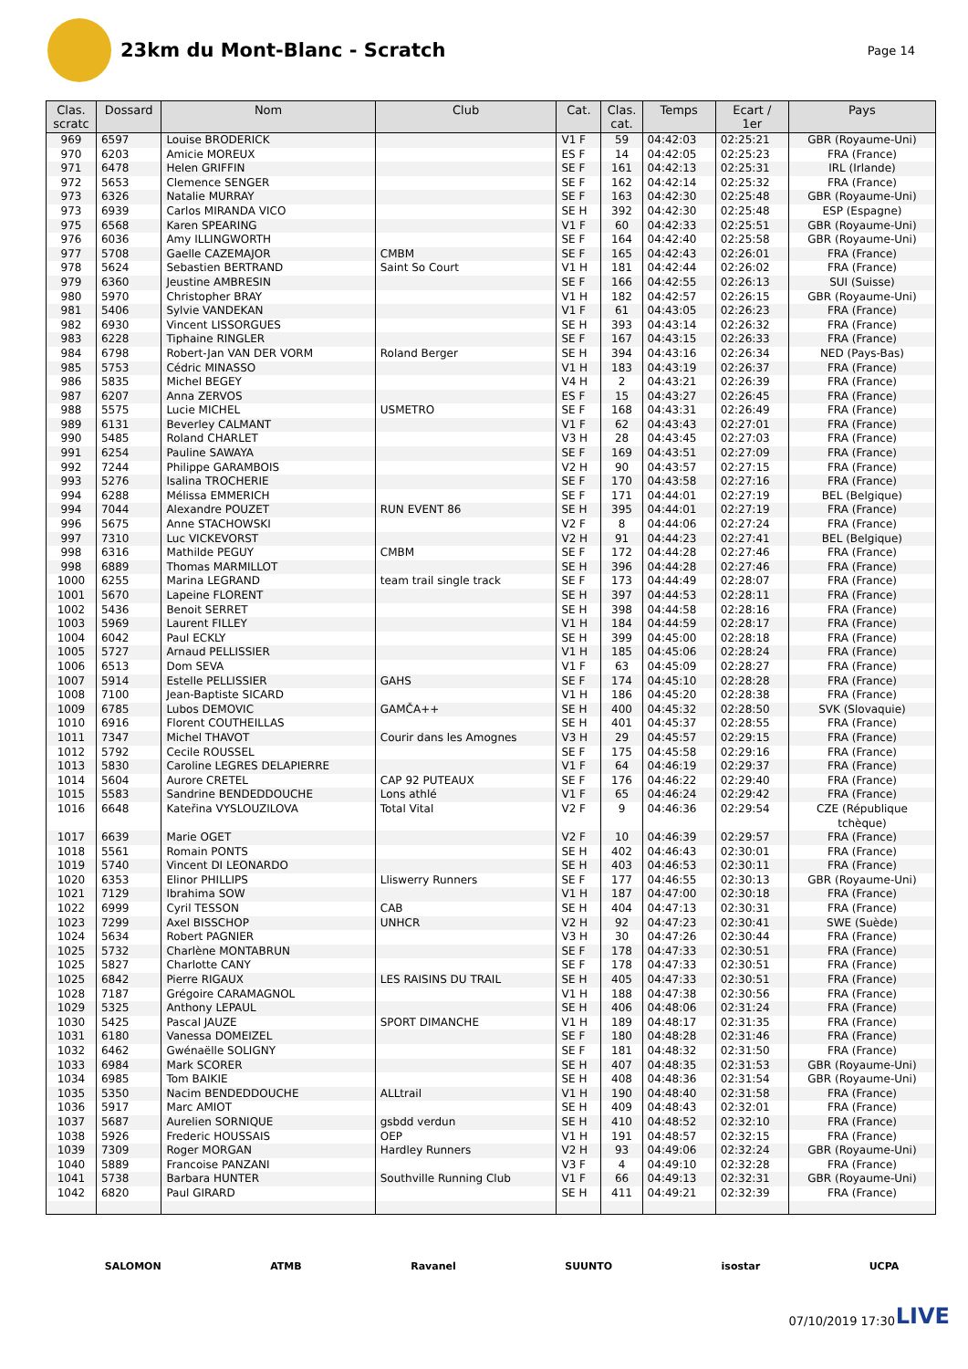23km du Mont-Blanc - Scratch
Page 14
| Clas. scratc | Dossard | Nom | Club | Cat. | Clas. cat. | Temps | Ecart / 1er | Pays |
| --- | --- | --- | --- | --- | --- | --- | --- | --- |
| 969 | 6597 | Louise BRODERICK | | V1 F | 59 | 04:42:03 | 02:25:21 | GBR (Royaume-Uni) |
| 970 | 6203 | Amicie MOREUX | | ES F | 14 | 04:42:05 | 02:25:23 | FRA (France) |
| 971 | 6478 | Helen GRIFFIN | | SE F | 161 | 04:42:13 | 02:25:31 | IRL (Irlande) |
| 972 | 5653 | Clemence SENGER | | SE F | 162 | 04:42:14 | 02:25:32 | FRA (France) |
| 973 | 6326 | Natalie MURRAY | | SE F | 163 | 04:42:30 | 02:25:48 | GBR (Royaume-Uni) |
| 973 | 6939 | Carlos MIRANDA VICO | | SE H | 392 | 04:42:30 | 02:25:48 | ESP (Espagne) |
| 975 | 6568 | Karen SPEARING | | V1 F | 60 | 04:42:33 | 02:25:51 | GBR (Royaume-Uni) |
| 976 | 6036 | Amy ILLINGWORTH | | SE F | 164 | 04:42:40 | 02:25:58 | GBR (Royaume-Uni) |
| 977 | 5708 | Gaelle CAZEMAJOR | CMBM | SE F | 165 | 04:42:43 | 02:26:01 | FRA (France) |
| 978 | 5624 | Sebastien BERTRAND | Saint So Court | V1 H | 181 | 04:42:44 | 02:26:02 | FRA (France) |
| 979 | 6360 | Jeustine AMBRESIN | | SE F | 166 | 04:42:55 | 02:26:13 | SUI (Suisse) |
| 980 | 5970 | Christopher BRAY | | V1 H | 182 | 04:42:57 | 02:26:15 | GBR (Royaume-Uni) |
| 981 | 5406 | Sylvie VANDEKAN | | V1 F | 61 | 04:43:05 | 02:26:23 | FRA (France) |
| 982 | 6930 | Vincent LISSORGUES | | SE H | 393 | 04:43:14 | 02:26:32 | FRA (France) |
| 983 | 6228 | Tiphaine RINGLER | | SE F | 167 | 04:43:15 | 02:26:33 | FRA (France) |
| 984 | 6798 | Robert-Jan VAN DER VORM | Roland Berger | SE H | 394 | 04:43:16 | 02:26:34 | NED (Pays-Bas) |
| 985 | 5753 | Cédric MINASSO | | V1 H | 183 | 04:43:19 | 02:26:37 | FRA (France) |
| 986 | 5835 | Michel BEGEY | | V4 H | 2 | 04:43:21 | 02:26:39 | FRA (France) |
| 987 | 6207 | Anna ZERVOS | | ES F | 15 | 04:43:27 | 02:26:45 | FRA (France) |
| 988 | 5575 | Lucie MICHEL | USMETRO | SE F | 168 | 04:43:31 | 02:26:49 | FRA (France) |
| 989 | 6131 | Beverley CALMANT | | V1 F | 62 | 04:43:43 | 02:27:01 | FRA (France) |
| 990 | 5485 | Roland CHARLET | | V3 H | 28 | 04:43:45 | 02:27:03 | FRA (France) |
| 991 | 6254 | Pauline SAWAYA | | SE F | 169 | 04:43:51 | 02:27:09 | FRA (France) |
| 992 | 7244 | Philippe GARAMBOIS | | V2 H | 90 | 04:43:57 | 02:27:15 | FRA (France) |
| 993 | 5276 | Isalina TROCHERIE | | SE F | 170 | 04:43:58 | 02:27:16 | FRA (France) |
| 994 | 6288 | Mélissa EMMERICH | | SE F | 171 | 04:44:01 | 02:27:19 | BEL (Belgique) |
| 994 | 7044 | Alexandre POUZET | RUN EVENT 86 | SE H | 395 | 04:44:01 | 02:27:19 | FRA (France) |
| 996 | 5675 | Anne STACHOWSKI | | V2 F | 8 | 04:44:06 | 02:27:24 | FRA (France) |
| 997 | 7310 | Luc VICKEVORST | | V2 H | 91 | 04:44:23 | 02:27:41 | BEL (Belgique) |
| 998 | 6316 | Mathilde PEGUY | CMBM | SE F | 172 | 04:44:28 | 02:27:46 | FRA (France) |
| 998 | 6889 | Thomas MARMILLOT | | SE H | 396 | 04:44:28 | 02:27:46 | FRA (France) |
| 1000 | 6255 | Marina LEGRAND | team trail single track | SE F | 173 | 04:44:49 | 02:28:07 | FRA (France) |
| 1001 | 5670 | Lapeine FLORENT | | SE H | 397 | 04:44:53 | 02:28:11 | FRA (France) |
| 1002 | 5436 | Benoit SERRET | | SE H | 398 | 04:44:58 | 02:28:16 | FRA (France) |
| 1003 | 5969 | Laurent FILLEY | | V1 H | 184 | 04:44:59 | 02:28:17 | FRA (France) |
| 1004 | 6042 | Paul ECKLY | | SE H | 399 | 04:45:00 | 02:28:18 | FRA (France) |
| 1005 | 5727 | Arnaud PELLISSIER | | V1 H | 185 | 04:45:06 | 02:28:24 | FRA (France) |
| 1006 | 6513 | Dom SEVA | | V1 F | 63 | 04:45:09 | 02:28:27 | FRA (France) |
| 1007 | 5914 | Estelle PELLISSIER | GAHS | SE F | 174 | 04:45:10 | 02:28:28 | FRA (France) |
| 1008 | 7100 | Jean-Baptiste SICARD | | V1 H | 186 | 04:45:20 | 02:28:38 | FRA (France) |
| 1009 | 6785 | Lubos DEMOVIC | GAMČA++ | SE H | 400 | 04:45:32 | 02:28:50 | SVK (Slovaquie) |
| 1010 | 6916 | Florent COUTHEILLAS | | SE H | 401 | 04:45:37 | 02:28:55 | FRA (France) |
| 1011 | 7347 | Michel THAVOT | Courir dans les Amognes | V3 H | 29 | 04:45:57 | 02:29:15 | FRA (France) |
| 1012 | 5792 | Cecile ROUSSEL | | SE F | 175 | 04:45:58 | 02:29:16 | FRA (France) |
| 1013 | 5830 | Caroline LEGRES DELAPIERRE | | V1 F | 64 | 04:46:19 | 02:29:37 | FRA (France) |
| 1014 | 5604 | Aurore CRETEL | CAP 92 PUTEAUX | SE F | 176 | 04:46:22 | 02:29:40 | FRA (France) |
| 1015 | 5583 | Sandrine BENDEDDOUCHE | Lons athlé | V1 F | 65 | 04:46:24 | 02:29:42 | FRA (France) |
| 1016 | 6648 | Kateřina VYSLOUZILOVA | Total Vital | V2 F | 9 | 04:46:36 | 02:29:54 | CZE (République tchèque) |
| 1017 | 6639 | Marie OGET | | V2 F | 10 | 04:46:39 | 02:29:57 | FRA (France) |
| 1018 | 5561 | Romain PONTS | | SE H | 402 | 04:46:43 | 02:30:01 | FRA (France) |
| 1019 | 5740 | Vincent DI LEONARDO | | SE H | 403 | 04:46:53 | 02:30:11 | FRA (France) |
| 1020 | 6353 | Elinor PHILLIPS | Lliswerry Runners | SE F | 177 | 04:46:55 | 02:30:13 | GBR (Royaume-Uni) |
| 1021 | 7129 | Ibrahima SOW | | V1 H | 187 | 04:47:00 | 02:30:18 | FRA (France) |
| 1022 | 6999 | Cyril TESSON | CAB | SE H | 404 | 04:47:13 | 02:30:31 | FRA (France) |
| 1023 | 7299 | Axel BISSCHOP | UNHCR | V2 H | 92 | 04:47:23 | 02:30:41 | SWE (Suède) |
| 1024 | 5634 | Robert PAGNIER | | V3 H | 30 | 04:47:26 | 02:30:44 | FRA (France) |
| 1025 | 5732 | Charlène MONTABRUN | | SE F | 178 | 04:47:33 | 02:30:51 | FRA (France) |
| 1025 | 5827 | Charlotte CANY | | SE F | 178 | 04:47:33 | 02:30:51 | FRA (France) |
| 1025 | 6842 | Pierre RIGAUX | LES RAISINS DU TRAIL | SE H | 405 | 04:47:33 | 02:30:51 | FRA (France) |
| 1028 | 7187 | Grégoire CARAMAGNOL | | V1 H | 188 | 04:47:38 | 02:30:56 | FRA (France) |
| 1029 | 5325 | Anthony LEPAUL | | SE H | 406 | 04:48:06 | 02:31:24 | FRA (France) |
| 1030 | 5425 | Pascal JAUZE | SPORT DIMANCHE | V1 H | 189 | 04:48:17 | 02:31:35 | FRA (France) |
| 1031 | 6180 | Vanessa DOMEIZEL | | SE F | 180 | 04:48:28 | 02:31:46 | FRA (France) |
| 1032 | 6462 | Gwénaëlle SOLIGNY | | SE F | 181 | 04:48:32 | 02:31:50 | FRA (France) |
| 1033 | 6984 | Mark SCORER | | SE H | 407 | 04:48:35 | 02:31:53 | GBR (Royaume-Uni) |
| 1034 | 6985 | Tom BAIKIE | | SE H | 408 | 04:48:36 | 02:31:54 | GBR (Royaume-Uni) |
| 1035 | 5350 | Nacim BENDEDDOUCHE | ALLtrail | V1 H | 190 | 04:48:40 | 02:31:58 | FRA (France) |
| 1036 | 5917 | Marc AMIOT | | SE H | 409 | 04:48:43 | 02:32:01 | FRA (France) |
| 1037 | 5687 | Aurelien SORNIQUE | gsbdd verdun | SE H | 410 | 04:48:52 | 02:32:10 | FRA (France) |
| 1038 | 5926 | Frederic HOUSSAIS | OEP | V1 H | 191 | 04:48:57 | 02:32:15 | FRA (France) |
| 1039 | 7309 | Roger MORGAN | Hardley Runners | V2 H | 93 | 04:49:06 | 02:32:24 | GBR (Royaume-Uni) |
| 1040 | 5889 | Francoise PANZANI | | V3 F | 4 | 04:49:10 | 02:32:28 | FRA (France) |
| 1041 | 5738 | Barbara HUNTER | Southville Running Club | V1 F | 66 | 04:49:13 | 02:32:31 | GBR (Royaume-Uni) |
| 1042 | 6820 | Paul GIRARD | | SE H | 411 | 04:49:21 | 02:32:39 | FRA (France) |
SALOMON ATMB Ravanel SUUNTO isostar UCPA
07/10/2019 17:30 LIVE